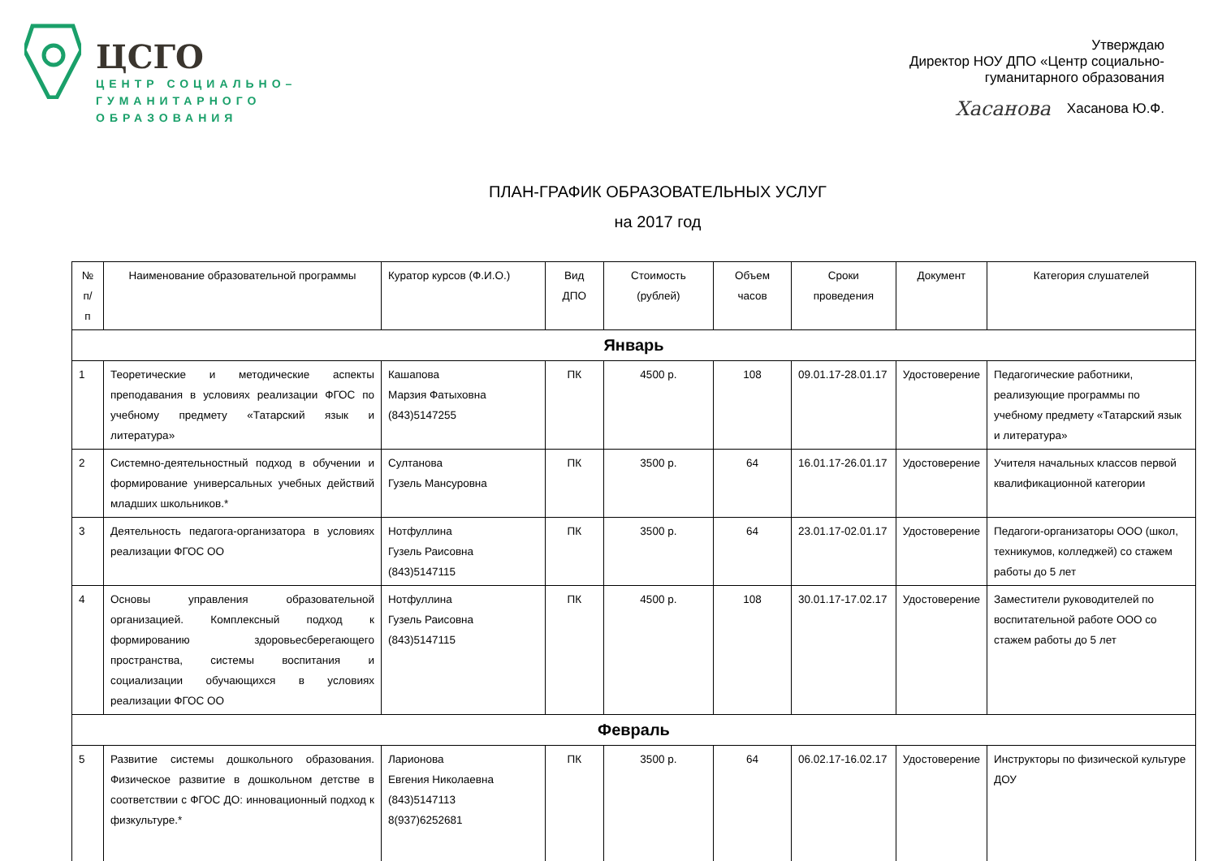ЦСГО
ЦЕНТР СОЦИАЛЬНО–
ГУМАНИТАРНОГО
ОБРАЗОВАНИЯ
Утверждаю
Директор НОУ ДПО «Центр социально-
гуманитарного образования
Хасанова Хасанова Ю.Ф.
ПЛАН-ГРАФИК ОБРАЗОВАТЕЛЬНЫХ УСЛУГ
на 2017 год
| № п/ п | Наименование образовательной программы | Куратор курсов (Ф.И.О.) | Вид ДПО | Стоимость (рублей) | Объем часов | Сроки проведения | Документ | Категория слушателей |
| --- | --- | --- | --- | --- | --- | --- | --- | --- |
| Январь | | | | | | | | |
| 1 | Теоретические и методические аспекты преподавания в условиях реализации ФГОС по учебному предмету «Татарский язык и литература» | Кашапова Марзия Фатыховна (843)5147255 | ПК | 4500 р. | 108 | 09.01.17-28.01.17 | Удостоверение | Педагогические работники, реализующие программы по учебному предмету «Татарский язык и литература» |
| 2 | Системно-деятельностный подход в обучении и формирование универсальных учебных действий младших школьников.* | Султанова Гузель Мансуровна | ПК | 3500 р. | 64 | 16.01.17-26.01.17 | Удостоверение | Учителя начальных классов первой квалификационной категории |
| 3 | Деятельность педагога-организатора в условиях реализации ФГОС ОО | Нотфуллина Гузель Раисовна (843)5147115 | ПК | 3500 р. | 64 | 23.01.17-02.01.17 | Удостоверение | Педагоги-организаторы ООО (школ, техникумов, колледжей) со стажем работы до 5 лет |
| 4 | Основы управления образовательной организацией. Комплексный подход к формированию здоровьесберегающего пространства, системы воспитания и социализации обучающихся в условиях реализации ФГОС ОО | Нотфуллина Гузель Раисовна (843)5147115 | ПК | 4500 р. | 108 | 30.01.17-17.02.17 | Удостоверение | Заместители руководителей по воспитательной работе ООО со стажем работы до 5 лет |
| Февраль | | | | | | | | |
| 5 | Развитие системы дошкольного образования. Физическое развитие в дошкольном детстве в соответствии с ФГОС ДО: инновационный подход к физкультуре.* | Ларионова Евгения Николаевна (843)5147113 8(937)6252681 | ПК | 3500 р. | 64 | 06.02.17-16.02.17 | Удостоверение | Инструкторы по физической культуре ДОУ |